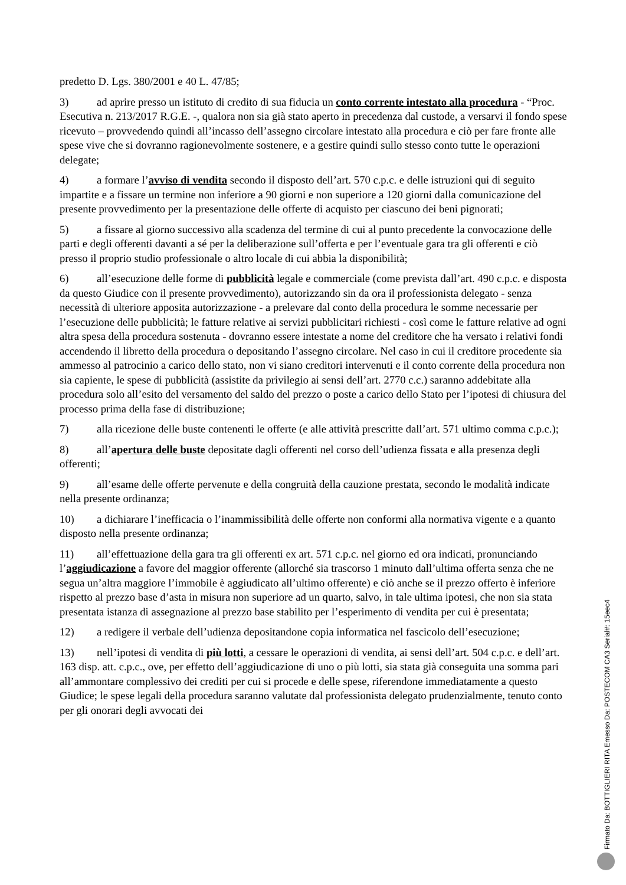predetto D. Lgs. 380/2001 e 40 L. 47/85;
3) ad aprire presso un istituto di credito di sua fiducia un conto corrente intestato alla procedura - “Proc. Esecutiva n. 213/2017 R.G.E. -, qualora non sia già stato aperto in precedenza dal custode, a versarvi il fondo spese ricevuto – provvedendo quindi all’incasso dell’assegno circolare intestato alla procedura e ciò per fare fronte alle spese vive che si dovranno ragionevolmente sostenere, e a gestire quindi sullo stesso conto tutte le operazioni delegate;
4) a formare l’avviso di vendita secondo il disposto dell’art. 570 c.p.c. e delle istruzioni qui di seguito impartite e a fissare un termine non inferiore a 90 giorni e non superiore a 120 giorni dalla comunicazione del presente provvedimento per la presentazione delle offerte di acquisto per ciascuno dei beni pignorati;
5) a fissare al giorno successivo alla scadenza del termine di cui al punto precedente la convocazione delle parti e degli offerenti davanti a sé per la deliberazione sull’offerta e per l’eventuale gara tra gli offerenti e ciò presso il proprio studio professionale o altro locale di cui abbia la disponibilità;
6) all’esecuzione delle forme di pubblicità legale e commerciale (come prevista dall’art. 490 c.p.c. e disposta da questo Giudice con il presente provvedimento), autorizzando sin da ora il professionista delegato - senza necessità di ulteriore apposita autorizzazione - a prelevare dal conto della procedura le somme necessarie per l’esecuzione delle pubblicità; le fatture relative ai servizi pubblicitari richiesti - così come le fatture relative ad ogni altra spesa della procedura sostenuta - dovranno essere intestate a nome del creditore che ha versato i relativi fondi accendendo il libretto della procedura o depositando l’assegno circolare. Nel caso in cui il creditore procedente sia ammesso al patrocinio a carico dello stato, non vi siano creditori intervenuti e il conto corrente della procedura non sia capiente, le spese di pubblicità (assistite da privilegio ai sensi dell’art. 2770 c.c.) saranno addebitate alla procedura solo all’esito del versamento del saldo del prezzo o poste a carico dello Stato per l’ipotesi di chiusura del processo prima della fase di distribuzione;
7) alla ricezione delle buste contenenti le offerte (e alle attività prescritte dall’art. 571 ultimo comma c.p.c.);
8) all’apertura delle buste depositate dagli offerenti nel corso dell’udienza fissata e alla presenza degli offerenti;
9) all’esame delle offerte pervenute e della congruità della cauzione prestata, secondo le modalità indicate nella presente ordinanza;
10) a dichiarare l’inefficacia o l’inammissibilità delle offerte non conformi alla normativa vigente e a quanto disposto nella presente ordinanza;
11) all’effettuazione della gara tra gli offerenti ex art. 571 c.p.c. nel giorno ed ora indicati, pronunciando l’aggiudicazione a favore del maggior offerente (allorché sia trascorso 1 minuto dall’ultima offerta senza che ne segua un’altra maggiore l’immobile è aggiudicato all’ultimo offerente) e ciò anche se il prezzo offerto è inferiore rispetto al prezzo base d’asta in misura non superiore ad un quarto, salvo, in tale ultima ipotesi, che non sia stata presentata istanza di assegnazione al prezzo base stabilito per l’esperimento di vendita per cui è presentata;
12) a redigere il verbale dell’udienza depositandone copia informatica nel fascicolo dell’esecuzione;
13) nell’ipotesi di vendita di più lotti, a cessare le operazioni di vendita, ai sensi dell’art. 504 c.p.c. e dell’art. 163 disp. att. c.p.c., ove, per effetto dell’aggiudicazione di uno o più lotti, sia stata già conseguita una somma pari all’ammontare complessivo dei crediti per cui si procede e delle spese, riferendone immediatamente a questo Giudice; le spese legali della procedura saranno valutate dal professionista delegato prudenzialmente, tenuto conto per gli onorari degli avvocati dei
Firmato Da: BOTTIGLIERI RITA Emesso Da: POSTECOM CA3 Serial#: 15eec4